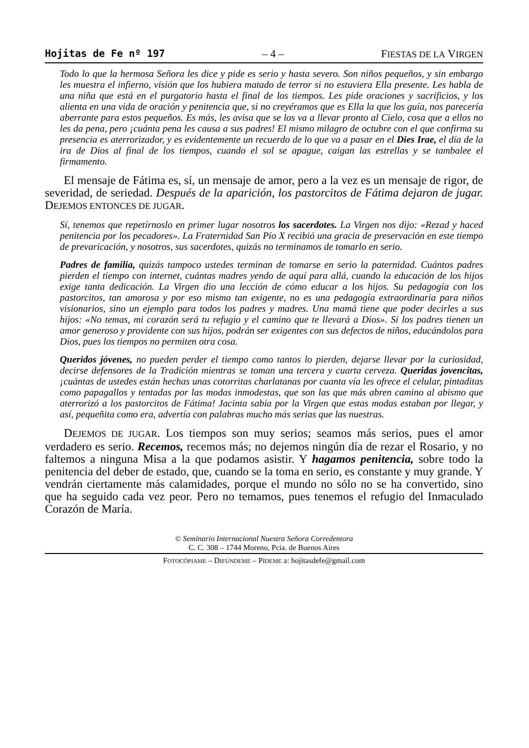Hojitas de Fe nº 197 – 4 – FIESTAS DE LA VIRGEN
Todo lo que la hermosa Señora les dice y pide es serio y hasta severo. Son niños pequeños, y sin embargo les muestra el infierno, visión que los hubiera matado de terror si no estuviera Ella presente. Les habla de una niña que está en el purgatorio hasta el final de los tiempos. Les pide oraciones y sacrificios, y los alienta en una vida de oración y penitencia que, si no creyéramos que es Ella la que los guía, nos parecería aberrante para estos pequeños. Es más, les avisa que se los va a llevar pronto al Cielo, cosa que a ellos no les da pena, pero ¡cuánta pena les causa a sus padres! El mismo milagro de octubre con el que confirma su presencia es aterrorizador, y es evidentemente un recuerdo de lo que va a pasar en el Dies Irae, el día de la ira de Dios al final de los tiempos, cuando el sol se apague, caigan las estrellas y se tambalee el firmamento.
El mensaje de Fátima es, sí, un mensaje de amor, pero a la vez es un mensaje de rigor, de severidad, de seriedad. Después de la aparición, los pastorcitos de Fátima dejaron de jugar. DEJEMOS ENTONCES DE JUGAR.
Sí, tenemos que repetírnoslo en primer lugar nosotros los sacerdotes. La Virgen nos dijo: «Rezad y haced penitencia por los pecadores». La Fraternidad San Pío X recibió una gracia de preservación en este tiempo de prevaricación, y nosotros, sus sacerdotes, quizás no terminamos de tomarlo en serio.
Padres de familia, quizás tampoco ustedes terminan de tomarse en serio la paternidad. Cuántos padres pierden el tiempo con internet, cuántas madres yendo de aquí para allá, cuando la educación de los hijos exige tanta dedicación. La Virgen dio una lección de cómo educar a los hijos. Su pedagogía con los pastorcitos, tan amorosa y por eso mismo tan exigente, no es una pedagogía extraordinaria para niños visionarios, sino un ejemplo para todos los padres y madres. Una mamá tiene que poder decirles a sus hijos: «No temas, mi corazón será tu refugio y el camino que te llevará a Dios». Si los padres tienen un amor generoso y providente con sus hijos, podrán ser exigentes con sus defectos de niños, educándolos para Dios, pues los tiempos no permiten otra cosa.
Queridos jóvenes, no pueden perder el tiempo como tantos lo pierden, dejarse llevar por la curiosidad, decirse defensores de la Tradición mientras se toman una tercera y cuarta cerveza. Queridas jovencitas, ¡cuántas de ustedes están hechas unas cotorritas charlatanas por cuanta vía les ofrece el celular, pintaditas como papagallos y tentadas por las modas inmodestas, que son las que más abren camino al abismo que aterrorizó a los pastorcitos de Fátima! Jacinta sabía por la Virgen que estas modas estaban por llegar, y así, pequeñita como era, advertía con palabras mucho más serias que las nuestras.
DEJEMOS DE JUGAR. Los tiempos son muy serios; seamos más serios, pues el amor verdadero es serio. Recemos, recemos más; no dejemos ningún día de rezar el Rosario, y no faltemos a ninguna Misa a la que podamos asistir. Y hagamos penitencia, sobre todo la penitencia del deber de estado, que, cuando se la toma en serio, es constante y muy grande. Y vendrán ciertamente más calamidades, porque el mundo no sólo no se ha convertido, sino que ha seguido cada vez peor. Pero no temamos, pues tenemos el refugio del Inmaculado Corazón de María.
© Seminario Internacional Nuestra Señora Corredentora
C. C. 308 – 1744 Moreno, Pcia. de Buenos Aires
FOTOCÓPIAME – DIFÚNDEME – PÍDEME a: hojitasdefe@gmail.com